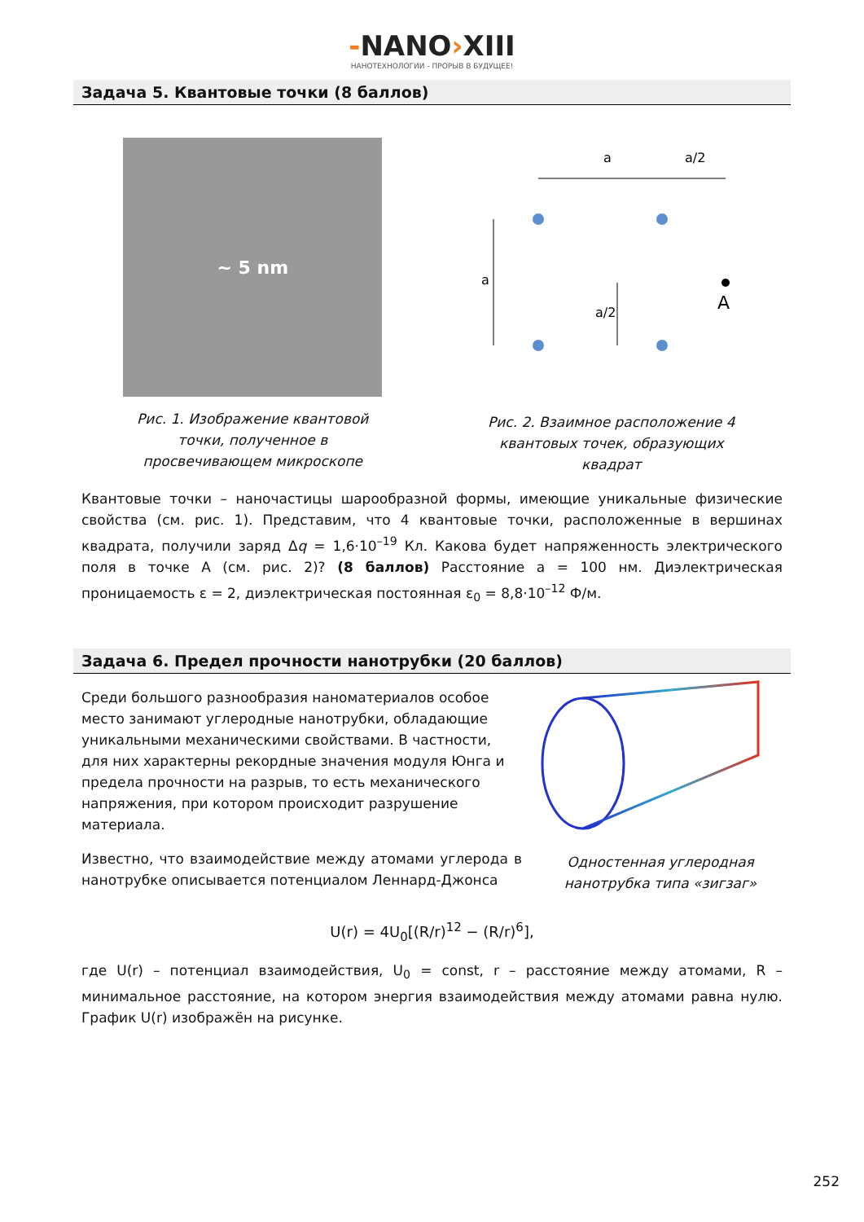-NANO›XIII
НАНОТЕХНОЛОГИИ - ПРОРЫВ В БУДУЩЕЕ!
Задача 5. Квантовые точки (8 баллов)
~ 5 nm
Рис. 1. Изображение квантовой точки, полученное в просвечивающем микроскопе
a
a/2
A
a
a/2
Рис. 2. Взаимное расположение 4 квантовых точек, образующих квадрат
Квантовые точки – наночастицы шарообразной формы, имеющие уникальные физические свойства (см. рис. 1). Представим, что 4 квантовые точки, расположенные в вершинах квадрата, получили заряд Δq = 1,6·10<sup>–19</sup> Кл. Какова будет напряженность электрического поля в точке А (см. рис. 2)? (8 баллов) Расстояние а = 100 нм. Диэлектрическая проницаемость ε = 2, диэлектрическая постоянная ε<sub>0</sub> = 8,8·10<sup>–12</sup> Ф/м.
Задача 6. Предел прочности нанотрубки (20 баллов)
Среди большого разнообразия наноматериалов особое место занимают углеродные нанотрубки, обладающие уникальными механическими свойствами. В частности, для них характерны рекордные значения модуля Юнга и предела прочности на разрыв, то есть механического напряжения, при котором происходит разрушение материала.
Известно, что взаимодействие между атомами углерода в нанотрубке описывается потенциалом Леннард-Джонса
Одностенная углеродная нанотрубка типа «зигзаг»
U(r) = 4U<sub>0</sub>[(R/r)<sup>12</sup> − (R/r)<sup>6</sup>],
где U(r) – потенциал взаимодействия, U<sub>0</sub> = const, r – расстояние между атомами, R – минимальное расстояние, на котором энергия взаимодействия между атомами равна нулю. График U(r) изображён на рисунке.
252